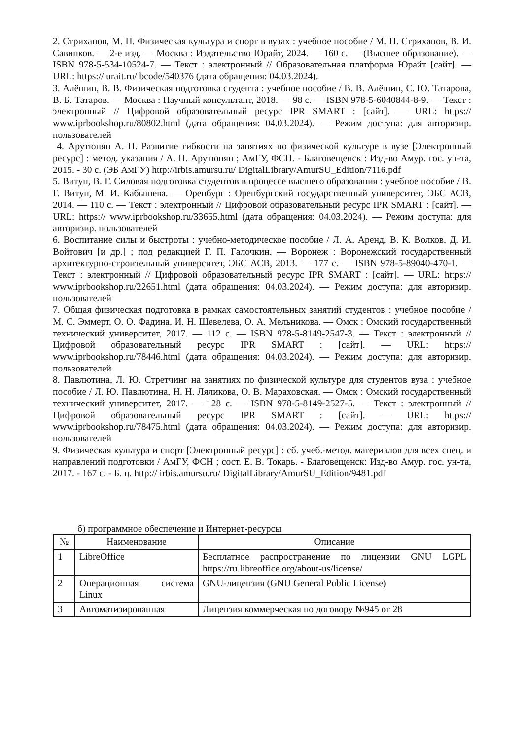2. Стриханов, М. Н. Физическая культура и спорт в вузах : учебное пособие / М. Н. Стриханов, В. И. Савинков. — 2-е изд. — Москва : Издательство Юрайт, 2024. — 160 с. — (Высшее образование). — ISBN 978-5-534-10524-7. — Текст : электронный // Образовательная платформа Юрайт [сайт]. — URL: https:// urait.ru/ bcode/540376 (дата обращения: 04.03.2024).
3. Алёшин, В. В. Физическая подготовка студента : учебное пособие / В. В. Алёшин, С. Ю. Татарова, В. Б. Татаров. — Москва : Научный консультант, 2018. — 98 c. — ISBN 978-5-6040844-8-9. — Текст : электронный // Цифровой образовательный ресурс IPR SMART : [сайт]. — URL: https:// www.iprbookshop.ru/80802.html (дата обращения: 04.03.2024). — Режим доступа: для авторизир. пользователей
4. Арутюнян А. П. Развитие гибкости на занятиях по физической культуре в вузе [Электронный ресурс] : метод. указания / А. П. Арутюнян ; АмГУ, ФСН. - Благовещенск : Изд-во Амур. гос. ун-та, 2015. - 30 с. (ЭБ АмГУ) http://irbis.amursu.ru/ DigitalLibrary/AmurSU_Edition/7116.pdf
5. Витун, В. Г. Силовая подготовка студентов в процессе высшего образования : учебное пособие / В. Г. Витун, М. И. Кабышева. — Оренбург : Оренбургский государственный университет, ЭБС АСВ, 2014. — 110 c. — Текст : электронный // Цифровой образовательный ресурс IPR SMART : [сайт]. — URL: https:// www.iprbookshop.ru/33655.html (дата обращения: 04.03.2024). — Режим доступа: для авторизир. пользователей
6. Воспитание силы и быстроты : учебно-методическое пособие / Л. А. Аренд, В. К. Волков, Д. И. Войтович [и др.] ; под редакцией Г. П. Галочкин. — Воронеж : Воронежский государственный архитектурно-строительный университет, ЭБС АСВ, 2013. — 177 c. — ISBN 978-5-89040-470-1. — Текст : электронный // Цифровой образовательный ресурс IPR SMART : [сайт]. — URL: https:// www.iprbookshop.ru/22651.html (дата обращения: 04.03.2024). — Режим доступа: для авторизир. пользователей
7. Общая физическая подготовка в рамках самостоятельных занятий студентов : учебное пособие / М. С. Эммерт, О. О. Фадина, И. Н. Шевелева, О. А. Мельникова. — Омск : Омский государственный технический университет, 2017. — 112 c. — ISBN 978-5-8149-2547-3. — Текст : электронный // Цифровой образовательный ресурс IPR SMART : [сайт]. — URL: https:// www.iprbookshop.ru/78446.html (дата обращения: 04.03.2024). — Режим доступа: для авторизир. пользователей
8. Павлютина, Л. Ю. Стретчинг на занятиях по физической культуре для студентов вуза : учебное пособие / Л. Ю. Павлютина, Н. Н. Ляликова, О. В. Мараховская. — Омск : Омский государственный технический университет, 2017. — 128 c. — ISBN 978-5-8149-2527-5. — Текст : электронный // Цифровой образовательный ресурс IPR SMART : [сайт]. — URL: https:// www.iprbookshop.ru/78475.html (дата обращения: 04.03.2024). — Режим доступа: для авторизир. пользователей
9. Физическая культура и спорт [Электронный ресурс] : сб. учеб.-метод. материалов для всех спец. и направлений подготовки / АмГУ, ФСН ; сост. Е. В. Токарь. - Благовещенск: Изд-во Амур. гос. ун-та, 2017. - 167 с. - Б. ц. http:// irbis.amursu.ru/ DigitalLibrary/AmurSU_Edition/9481.pdf
б) программное обеспечение и Интернет-ресурсы
| № | Наименование | Описание |
| --- | --- | --- |
| 1 | LibreOffice | Бесплатное распространение по лицензии GNU LGPL https://ru.libreoffice.org/about-us/license/ |
| 2 | Операционная система Linux | GNU-лицензия (GNU General Public License) |
| 3 | Автоматизированная | Лицензия коммерческая по договору №945 от 28 |